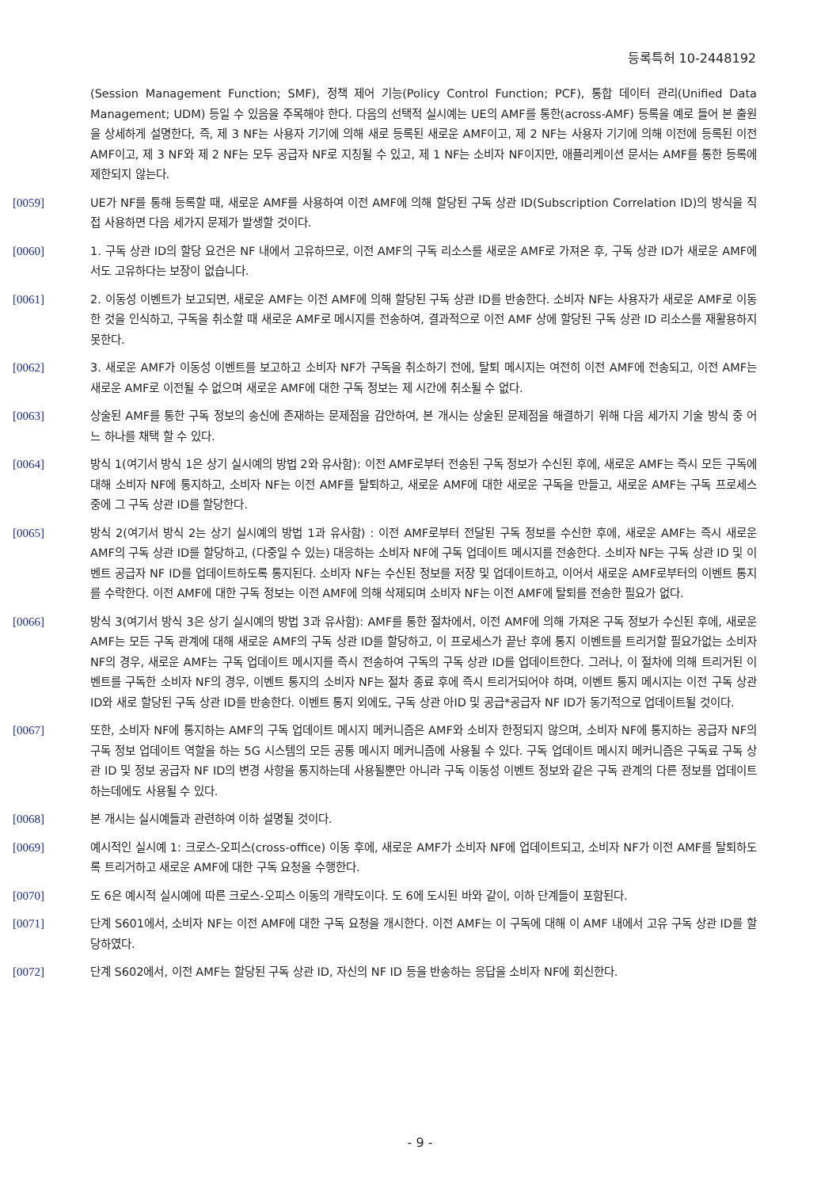등록특허 10-2448192
(Session Management Function; SMF), 정책 제어 기능(Policy Control Function; PCF), 통합 데이터 관리(Unified Data Management; UDM) 등일 수 있음을 주목해야 한다. 다음의 선택적 실시예는 UE의 AMF를 통한(across-AMF) 등록을 예로 들어 본 출원을 상세하게 설명한다, 즉, 제 3 NF는 사용자 기기에 의해 새로 등록된 새로운 AMF이고, 제 2 NF는 사용자 기기에 의해 이전에 등록된 이전 AMF이고, 제 3 NF와 제 2 NF는 모두 공급자 NF로 지칭될 수 있고, 제 1 NF는 소비자 NF이지만, 애플리케이션 문서는 AMF를 통한 등록에 제한되지 않는다.
[0059] UE가 NF를 통해 등록할 때, 새로운 AMF를 사용하여 이전 AMF에 의해 할당된 구독 상관 ID(Subscription Correlation ID)의 방식을 직접 사용하면 다음 세가지 문제가 발생할 것이다.
[0060] 1. 구독 상관 ID의 할당 요건은 NF 내에서 고유하므로, 이전 AMF의 구독 리소스를 새로운 AMF로 가져온 후, 구독 상관 ID가 새로운 AMF에서도 고유하다는 보장이 없습니다.
[0061] 2. 이동성 이벤트가 보고되면, 새로운 AMF는 이전 AMF에 의해 할당된 구독 상관 ID를 반송한다. 소비자 NF는 사용자가 새로운 AMF로 이동한 것을 인식하고, 구독을 취소할 때 새로운 AMF로 메시지를 전송하여, 결과적으로 이전 AMF 상에 할당된 구독 상관 ID 리소스를 재활용하지 못한다.
[0062] 3. 새로운 AMF가 이동성 이벤트를 보고하고 소비자 NF가 구독을 취소하기 전에, 탈퇴 메시지는 여전히 이전 AMF에 전송되고, 이전 AMF는 새로운 AMF로 이전될 수 없으며 새로운 AMF에 대한 구독 정보는 제 시간에 취소될 수 없다.
[0063] 상술된 AMF를 통한 구독 정보의 송신에 존재하는 문제점을 감안하여, 본 개시는 상술된 문제점을 해결하기 위해 다음 세가지 기술 방식 중 어느 하나를 채택 할 수 있다.
[0064] 방식 1(여기서 방식 1은 상기 실시예의 방법 2와 유사함): 이전 AMF로부터 전송된 구독 정보가 수신된 후에, 새로운 AMF는 즉시 모든 구독에 대해 소비자 NF에 통지하고, 소비자 NF는 이전 AMF를 탈퇴하고, 새로운 AMF에 대한 새로운 구독을 만들고, 새로운 AMF는 구독 프로세스 중에 그 구독 상관 ID를 할당한다.
[0065] 방식 2(여기서 방식 2는 상기 실시예의 방법 1과 유사함) : 이전 AMF로부터 전달된 구독 정보를 수신한 후에, 새로운 AMF는 즉시 새로운 AMF의 구독 상관 ID를 할당하고, (다중일 수 있는) 대응하는 소비자 NF에 구독 업데이트 메시지를 전송한다. 소비자 NF는 구독 상관 ID 및 이벤트 공급자 NF ID를 업데이트하도록 통지된다. 소비자 NF는 수신된 정보를 저장 및 업데이트하고, 이어서 새로운 AMF로부터의 이벤트 통지를 수락한다. 이전 AMF에 대한 구독 정보는 이전 AMF에 의해 삭제되며 소비자 NF는 이전 AMF에 탈퇴를 전송한 필요가 없다.
[0066] 방식 3(여기서 방식 3은 상기 실시예의 방법 3과 유사함): AMF를 통한 절차에서, 이전 AMF에 의해 가져온 구독 정보가 수신된 후에, 새로운 AMF는 모든 구독 관계에 대해 새로운 AMF의 구독 상관 ID를 할당하고, 이 프로세스가 끝난 후에 통지 이벤트를 트리거할 필요가없는 소비자 NF의 경우, 새로운 AMF는 구독 업데이트 메시지를 즉시 전송하여 구독의 구독 상관 ID를 업데이트한다. 그러나, 이 절차에 의해 트리거된 이벤트를 구독한 소비자 NF의 경우, 이벤트 통지의 소비자 NF는 절차 종료 후에 즉시 트리거되어야 하며, 이벤트 통지 메시지는 이전 구독 상관 ID와 새로 할당된 구독 상관 ID를 반송한다. 이벤트 통지 외에도, 구독 상관 아ID 및 공급*공급자 NF ID가 동기적으로 업데이트될 것이다.
[0067] 또한, 소비자 NF에 통지하는 AMF의 구독 업데이트 메시지 메커니즘은 AMF와 소비자 한정되지 않으며, 소비자 NF에 통지하는 공급자 NF의 구독 정보 업데이트 역할을 하는 5G 시스템의 모든 공통 메시지 메커니즘에 사용될 수 있다. 구독 업데이트 메시지 메커니즘은 구독료 구독 상관 ID 및 정보 공급자 NF ID의 변경 사항을 통지하는데 사용될뿐만 아니라 구독 이동성 이벤트 정보와 같은 구독 관계의 다른 정보를 업데이트하는데에도 사용될 수 있다.
[0068] 본 개시는 실시예들과 관련하여 이하 설명될 것이다.
[0069] 예시적인 실시예 1: 크로스-오피스(cross-office) 이동 후에, 새로운 AMF가 소비자 NF에 업데이트되고, 소비자 NF가 이전 AMF를 탈퇴하도록 트리거하고 새로운 AMF에 대한 구독 요청을 수행한다.
[0070] 도 6은 예시적 실시예에 따른 크로스-오피스 이동의 개략도이다. 도 6에 도시된 바와 같이, 이하 단계들이 포함된다.
[0071] 단계 S601에서, 소비자 NF는 이전 AMF에 대한 구독 요청을 개시한다. 이전 AMF는 이 구독에 대해 이 AMF 내에서 고유 구독 상관 ID를 할당하였다.
[0072] 단계 S602에서, 이전 AMF는 할당된 구독 상관 ID, 자신의 NF ID 등을 반송하는 응답을 소비자 NF에 회신한다.
- 9 -